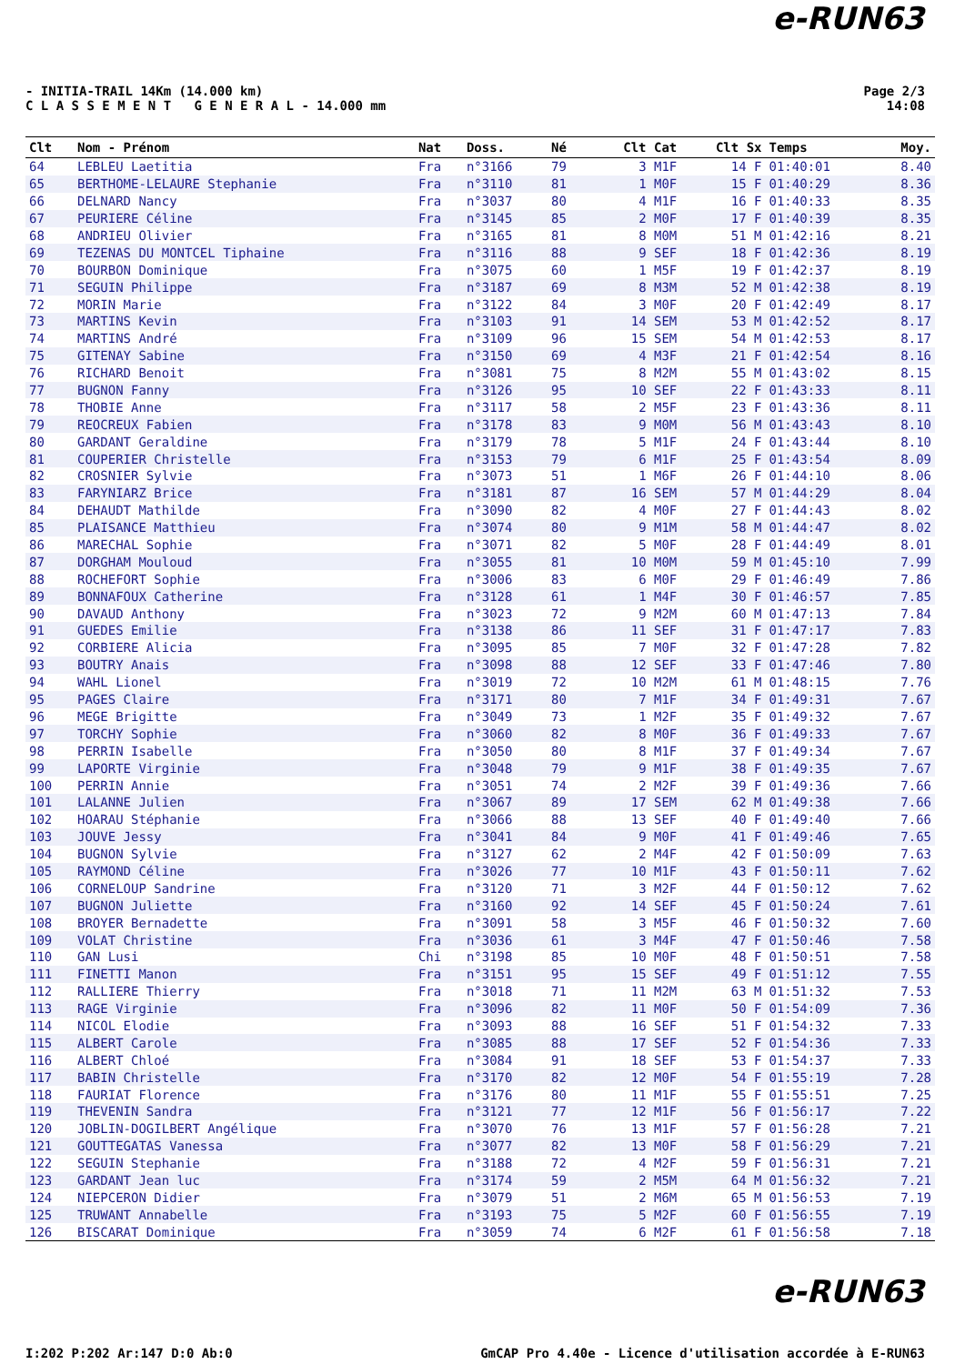e-RUN63
- INITIA-TRAIL 14Km (14.000 km)
C L A S S E M E N T G E N E R A L - 14.000 mm
Page 2/3
14:08
| Clt | Nom - Prénom | Nat | Doss. | Né | Clt Cat | Clt Sx | Temps | Moy. |
| --- | --- | --- | --- | --- | --- | --- | --- | --- |
| 64 | LEBLEU Laetitia | Fra | n°3166 | 79 | 3 M1F | 14 F | 01:40:01 | 8.40 |
| 65 | BERTHOME-LELAURE Stephanie | Fra | n°3110 | 81 | 1 M0F | 15 F | 01:40:29 | 8.36 |
| 66 | DELNARD Nancy | Fra | n°3037 | 80 | 4 M1F | 16 F | 01:40:33 | 8.35 |
| 67 | PEURIERE Céline | Fra | n°3145 | 85 | 2 M0F | 17 F | 01:40:39 | 8.35 |
| 68 | ANDRIEU Olivier | Fra | n°3165 | 81 | 8 M0M | 51 M | 01:42:16 | 8.21 |
| 69 | TEZENAS DU MONTCEL Tiphaine | Fra | n°3116 | 88 | 9 SEF | 18 F | 01:42:36 | 8.19 |
| 70 | BOURBON Dominique | Fra | n°3075 | 60 | 1 M5F | 19 F | 01:42:37 | 8.19 |
| 71 | SEGUIN Philippe | Fra | n°3187 | 69 | 8 M3M | 52 M | 01:42:38 | 8.19 |
| 72 | MORIN Marie | Fra | n°3122 | 84 | 3 M0F | 20 F | 01:42:49 | 8.17 |
| 73 | MARTINS Kevin | Fra | n°3103 | 91 | 14 SEM | 53 M | 01:42:52 | 8.17 |
| 74 | MARTINS André | Fra | n°3109 | 96 | 15 SEM | 54 M | 01:42:53 | 8.17 |
| 75 | GITENAY Sabine | Fra | n°3150 | 69 | 4 M3F | 21 F | 01:42:54 | 8.16 |
| 76 | RICHARD Benoit | Fra | n°3081 | 75 | 8 M2M | 55 M | 01:43:02 | 8.15 |
| 77 | BUGNON Fanny | Fra | n°3126 | 95 | 10 SEF | 22 F | 01:43:33 | 8.11 |
| 78 | THOBIE Anne | Fra | n°3117 | 58 | 2 M5F | 23 F | 01:43:36 | 8.11 |
| 79 | REOCREUX Fabien | Fra | n°3178 | 83 | 9 M0M | 56 M | 01:43:43 | 8.10 |
| 80 | GARDANT Geraldine | Fra | n°3179 | 78 | 5 M1F | 24 F | 01:43:44 | 8.10 |
| 81 | COUPERIER Christelle | Fra | n°3153 | 79 | 6 M1F | 25 F | 01:43:54 | 8.09 |
| 82 | CROSNIER Sylvie | Fra | n°3073 | 51 | 1 M6F | 26 F | 01:44:10 | 8.06 |
| 83 | FARYNIARZ Brice | Fra | n°3181 | 87 | 16 SEM | 57 M | 01:44:29 | 8.04 |
| 84 | DEHAUDT Mathilde | Fra | n°3090 | 82 | 4 M0F | 27 F | 01:44:43 | 8.02 |
| 85 | PLAISANCE Matthieu | Fra | n°3074 | 80 | 9 M1M | 58 M | 01:44:47 | 8.02 |
| 86 | MARECHAL Sophie | Fra | n°3071 | 82 | 5 M0F | 28 F | 01:44:49 | 8.01 |
| 87 | DORGHAM Mouloud | Fra | n°3055 | 81 | 10 M0M | 59 M | 01:45:10 | 7.99 |
| 88 | ROCHEFORT Sophie | Fra | n°3006 | 83 | 6 M0F | 29 F | 01:46:49 | 7.86 |
| 89 | BONNAFOUX Catherine | Fra | n°3128 | 61 | 1 M4F | 30 F | 01:46:57 | 7.85 |
| 90 | DAVAUD Anthony | Fra | n°3023 | 72 | 9 M2M | 60 M | 01:47:13 | 7.84 |
| 91 | GUEDES Emilie | Fra | n°3138 | 86 | 11 SEF | 31 F | 01:47:17 | 7.83 |
| 92 | CORBIERE Alicia | Fra | n°3095 | 85 | 7 M0F | 32 F | 01:47:28 | 7.82 |
| 93 | BOUTRY Anais | Fra | n°3098 | 88 | 12 SEF | 33 F | 01:47:46 | 7.80 |
| 94 | WAHL Lionel | Fra | n°3019 | 72 | 10 M2M | 61 M | 01:48:15 | 7.76 |
| 95 | PAGES Claire | Fra | n°3171 | 80 | 7 M1F | 34 F | 01:49:31 | 7.67 |
| 96 | MEGE Brigitte | Fra | n°3049 | 73 | 1 M2F | 35 F | 01:49:32 | 7.67 |
| 97 | TORCHY Sophie | Fra | n°3060 | 82 | 8 M0F | 36 F | 01:49:33 | 7.67 |
| 98 | PERRIN Isabelle | Fra | n°3050 | 80 | 8 M1F | 37 F | 01:49:34 | 7.67 |
| 99 | LAPORTE Virginie | Fra | n°3048 | 79 | 9 M1F | 38 F | 01:49:35 | 7.67 |
| 100 | PERRIN Annie | Fra | n°3051 | 74 | 2 M2F | 39 F | 01:49:36 | 7.66 |
| 101 | LALANNE Julien | Fra | n°3067 | 89 | 17 SEM | 62 M | 01:49:38 | 7.66 |
| 102 | HOARAU Stéphanie | Fra | n°3066 | 88 | 13 SEF | 40 F | 01:49:40 | 7.66 |
| 103 | JOUVE Jessy | Fra | n°3041 | 84 | 9 M0F | 41 F | 01:49:46 | 7.65 |
| 104 | BUGNON Sylvie | Fra | n°3127 | 62 | 2 M4F | 42 F | 01:50:09 | 7.63 |
| 105 | RAYMOND Céline | Fra | n°3026 | 77 | 10 M1F | 43 F | 01:50:11 | 7.62 |
| 106 | CORNELOUP Sandrine | Fra | n°3120 | 71 | 3 M2F | 44 F | 01:50:12 | 7.62 |
| 107 | BUGNON Juliette | Fra | n°3160 | 92 | 14 SEF | 45 F | 01:50:24 | 7.61 |
| 108 | BROYER Bernadette | Fra | n°3091 | 58 | 3 M5F | 46 F | 01:50:32 | 7.60 |
| 109 | VOLAT Christine | Fra | n°3036 | 61 | 3 M4F | 47 F | 01:50:46 | 7.58 |
| 110 | GAN Lusi | Chi | n°3198 | 85 | 10 M0F | 48 F | 01:50:51 | 7.58 |
| 111 | FINETTI Manon | Fra | n°3151 | 95 | 15 SEF | 49 F | 01:51:12 | 7.55 |
| 112 | RALLIERE Thierry | Fra | n°3018 | 71 | 11 M2M | 63 M | 01:51:32 | 7.53 |
| 113 | RAGE Virginie | Fra | n°3096 | 82 | 11 M0F | 50 F | 01:54:09 | 7.36 |
| 114 | NICOL Elodie | Fra | n°3093 | 88 | 16 SEF | 51 F | 01:54:32 | 7.33 |
| 115 | ALBERT Carole | Fra | n°3085 | 88 | 17 SEF | 52 F | 01:54:36 | 7.33 |
| 116 | ALBERT Chloé | Fra | n°3084 | 91 | 18 SEF | 53 F | 01:54:37 | 7.33 |
| 117 | BABIN Christelle | Fra | n°3170 | 82 | 12 M0F | 54 F | 01:55:19 | 7.28 |
| 118 | FAURIAT Florence | Fra | n°3176 | 80 | 11 M1F | 55 F | 01:55:51 | 7.25 |
| 119 | THEVENIN Sandra | Fra | n°3121 | 77 | 12 M1F | 56 F | 01:56:17 | 7.22 |
| 120 | JOBLIN-DOGILBERT Angélique | Fra | n°3070 | 76 | 13 M1F | 57 F | 01:56:28 | 7.21 |
| 121 | GOUTTEGATAS Vanessa | Fra | n°3077 | 82 | 13 M0F | 58 F | 01:56:29 | 7.21 |
| 122 | SEGUIN Stephanie | Fra | n°3188 | 72 | 4 M2F | 59 F | 01:56:31 | 7.21 |
| 123 | GARDANT Jean luc | Fra | n°3174 | 59 | 2 M5M | 64 M | 01:56:32 | 7.21 |
| 124 | NIEPCERON Didier | Fra | n°3079 | 51 | 2 M6M | 65 M | 01:56:53 | 7.19 |
| 125 | TRUWANT Annabelle | Fra | n°3193 | 75 | 5 M2F | 60 F | 01:56:55 | 7.19 |
| 126 | BISCARAT Dominique | Fra | n°3059 | 74 | 6 M2F | 61 F | 01:56:58 | 7.18 |
e-RUN63
I:202 P:202 Ar:147 D:0 Ab:0 GmCAP Pro 4.40e - Licence d'utilisation accordée à E-RUN63